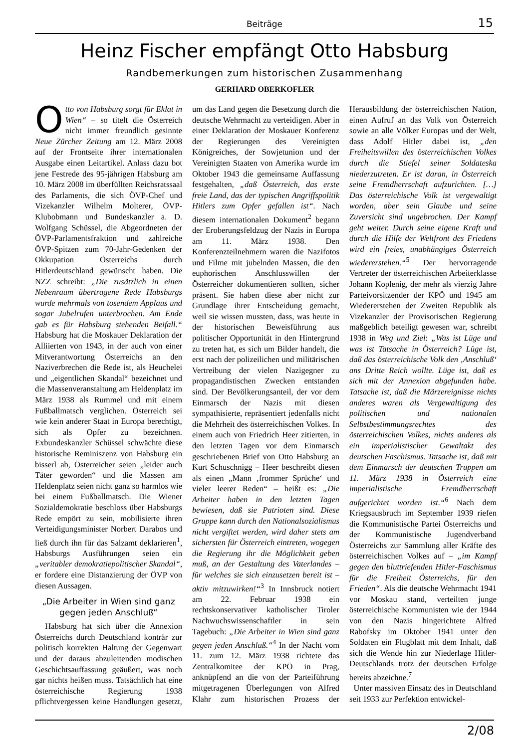Beiträge
15
Heinz Fischer empfängt Otto Habsburg
Randbemerkungen zum historischen Zusammenhang
GERHARD OBERKOFLER
Otto von Habsburg sorgt für Eklat in Wien“ – so titelt die Österreich nicht immer freundlich gesinnte Neue Zürcher Zeitung am 12. März 2008 auf der Frontseite ihrer internationalen Ausgabe einen Leitartikel. Anlass dazu bot jene Festrede des 95-jährigen Habsburg am 10. März 2008 im überfüllten Reichsratssaal des Parlaments, die sich ÖVP-Chef und Vizekanzler Wilhelm Molterer, ÖVP-Klubobmann und Bundeskanzler a. D. Wolfgang Schüssel, die Abgeordneten der ÖVP-Parlamentsfraktion und zahlreiche ÖVP-Spitzen zum 70-Jahr-Gedenken der Okkupation Österreichs durch Hitlerdeutschland gewünscht haben. Die NZZ schreibt: „Die zusätzlich in einen Nebenraum übertragene Rede Habsburgs wurde mehrmals von tosendem Applaus und sogar Jubelrufen unterbrochen. Am Ende gab es für Habsburg stehenden Beifall.“ Habsburg hat die Moskauer Deklaration der Alliierten von 1943, in der auch von einer Mitverantwortung Österreichs an den Naziverbrechen die Rede ist, als Heuchelei und „eigentlichen Skandal“ bezeichnet und die Massenveranstaltung am Heldenplatz im März 1938 als Rummel und mit einem Fußballmatsch verglichen. Österreich sei wie kein anderer Staat in Europa berechtigt, sich als Opfer zu bezeichnen. Exbundeskanzler Schüssel schwächte diese historische Reminiszenz von Habsburg ein bisserl ab, Österreicher seien „leider auch Täter geworden“ und die Massen am Heldenplatz seien nicht ganz so harmlos wie bei einem Fußballmatsch. Die Wiener Sozialdemokratie beschloss über Habsburgs Rede empört zu sein, mobilisierte ihren Verteidigungsminister Norbert Darabos und ließ durch ihn für das Salzamt deklarieren<sup>1</sup>, Habsburgs Ausführungen seien ein „veritabler demokratiepolitischer Skandal“, er fordere eine Distanzierung der ÖVP von diesen Aussagen.
„Die Arbeiter in Wien sind ganz gegen jeden Anschluß“
Habsburg hat sich über die Annexion Österreichs durch Deutschland konträr zur politisch korrekten Haltung der Gegenwart und der daraus abzuleitenden modischen Geschichtsauffassung geäußert, was noch gar nichts heißen muss. Tatsächlich hat eine österreichische Regierung 1938 pflichtvergessen keine Handlungen gesetzt, um das Land gegen die Besetzung durch die deutsche Wehrmacht zu verteidigen. Aber in einer Deklaration der Moskauer Konferenz der Regierungen des Vereinigten Königreiches, der Sowjetunion und der Vereinigten Staaten von Amerika wurde im Oktober 1943 die gemeinsame Auffassung festgehalten, „daß Österreich, das erste freie Land, das der typischen Angriffspolitik Hitlers zum Opfer gefallen ist“. Nach diesem internationalen Dokument<sup>2</sup> begann der Eroberungsfeldzug der Nazis in Europa am 11. März 1938. Den Konferenzteilnehmern waren die Nazifotos und Filme mit jubelnden Massen, die den euphorischen Anschlusswillen der Österreicher dokumentieren sollten, sicher präsent. Sie haben diese aber nicht zur Grundlage ihrer Entscheidung gemacht, weil sie wissen mussten, dass, was heute in der historischen Beweisführung aus politischer Opportunität in den Hintergrund zu treten hat, es sich um Bilder handelt, die erst nach der polizeilichen und militärischen Vertreibung der vielen Nazigegner zu propagandistischen Zwecken entstanden sind. Der Bevölkerungsanteil, der vor dem Einmarsch der Nazis mit diesen sympathisierte, repräsentiert jedenfalls nicht die Mehrheit des österreichischen Volkes. In einem auch von Friedrich Heer zitierten, in den letzten Tagen vor dem Einmarsch geschriebenen Brief von Otto Habsburg an Kurt Schuschnigg – Heer beschreibt diesen als einen „Mann ‚frommer Sprüche‘ und vieler leerer Reden“ – heißt es: „Die Arbeiter haben in den letzten Tagen bewiesen, daß sie Patrioten sind. Diese Gruppe kann durch den Nationalsozialismus nicht vergiftet werden, wird daher stets am sichersten für Österreich eintreten, wogegen die Regierung ihr die Möglichkeit geben muß, an der Gestaltung des Vaterlandes – für welches sie sich einzusetzen bereit ist – aktiv mitzuwirken!“<sup>3</sup> In Innsbruck notiert am 22. Februar 1938 ein rechtskonservativer katholischer Tiroler Nachwuchswissenschaftler in sein Tagebuch: „Die Arbeiter in Wien sind ganz gegen jeden Anschluß.“<sup>4</sup> In der Nacht vom 11. zum 12. März 1938 richtete das Zentralkomitee der KPÖ in Prag, anknüpfend an die von der Parteiführung mitgetragenen Überlegungen von Alfred Klahr zum historischen Prozess der Herausbildung der österreichischen Nation, einen Aufruf an das Volk von Österreich sowie an alle Völker Europas und der Welt, dass Adolf Hitler dabei ist, „den Freiheitswillen des österreichischen Volkes durch die Stiefel seiner Soldateska niederzutreten. Er ist daran, in Österreich seine Fremdherrschaft aufzurichten. […] Das österreichische Volk ist vergewaltigt worden, aber sein Glaube und seine Zuversicht sind ungebrochen. Der Kampf geht weiter. Durch seine eigene Kraft und durch die Hilfe der Weltfront des Friedens wird ein freies, unabhängiges Österreich wiedererstehen.“<sup>5</sup> Der hervorragende Vertreter der österreichischen Arbeiterklasse Johann Koplenig, der mehr als vierzig Jahre Parteivorsitzender der KPÖ und 1945 am Wiedererstehen der Zweiten Republik als Vizekanzler der Provisorischen Regierung maßgeblich beteiligt gewesen war, schreibt 1938 in Weg und Ziel: „Was ist Lüge und was ist Tatsache in Österreich? Lüge ist, daß das österreichische Volk den ‚Anschluß‘ ans Dritte Reich wollte. Lüge ist, daß es sich mit der Annexion abgefunden habe. Tatsache ist, daß die Märzereignisse nichts anderes waren als Vergewaltigung des politischen und nationalen Selbstbestimmungsrechtes des österreichischen Volkes, nichts anderes als ein imperialistischer Gewaltakt des deutschen Faschismus. Tatsache ist, daß mit dem Einmarsch der deutschen Truppen am 11. März 1938 in Österreich eine imperialistische Fremdherrschaft aufgerichtet worden ist.“<sup>6</sup> Nach dem Kriegsausbruch im September 1939 riefen die Kommunistische Partei Österreichs und der Kommunistische Jugendverband Österreichs zur Sammlung aller Kräfte des österreichischen Volkes auf – „im Kampf gegen den bluttriefenden Hitler-Faschismus für die Freiheit Österreichs, für den Frieden“. Als die deutsche Wehrmacht 1941 vor Moskau stand, verteilten junge österreichische Kommunisten wie der 1944 von den Nazis hingerichtete Alfred Rabofsky im Oktober 1941 unter den Soldaten ein Flugblatt mit dem Inhalt, daß sich die Wende hin zur Niederlage Hitler-Deutschlands trotz der deutschen Erfolge bereits abzeichne.<sup>7</sup>
Unter massiven Einsatz des in Deutschland seit 1933 zur Perfektion entwickel-
2/08